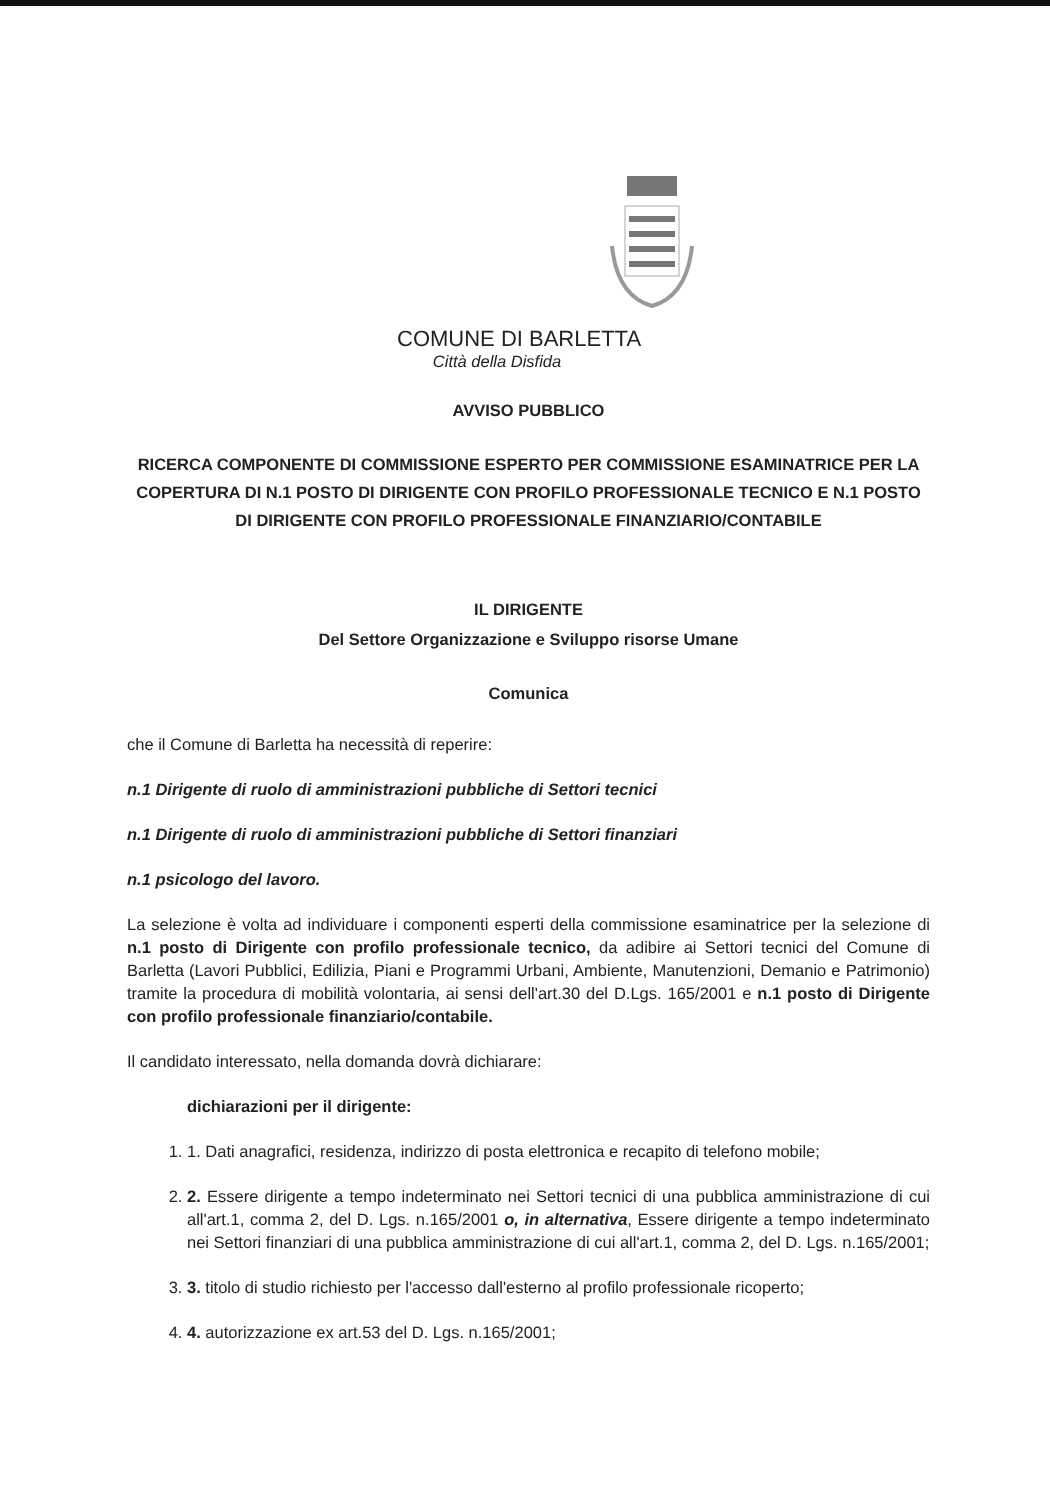COMUNE DI BARLETTA
Città della Disfida
AVVISO PUBBLICO
RICERCA COMPONENTE DI COMMISSIONE ESPERTO PER COMMISSIONE ESAMINATRICE PER LA COPERTURA DI N.1 POSTO DI DIRIGENTE CON PROFILO PROFESSIONALE TECNICO E N.1 POSTO DI DIRIGENTE CON PROFILO PROFESSIONALE FINANZIARIO/CONTABILE
IL DIRIGENTE
Del Settore Organizzazione e Sviluppo risorse Umane
Comunica
che il Comune di Barletta ha necessità di reperire:
n.1 Dirigente di ruolo di amministrazioni pubbliche di Settori tecnici
n.1 Dirigente di ruolo di amministrazioni pubbliche di Settori finanziari
n.1 psicologo del lavoro.
La selezione è volta ad individuare i componenti esperti della commissione esaminatrice per la selezione di n.1 posto di Dirigente con profilo professionale tecnico, da adibire ai Settori tecnici del Comune di Barletta (Lavori Pubblici, Edilizia, Piani e Programmi Urbani, Ambiente, Manutenzioni, Demanio e Patrimonio) tramite la procedura di mobilità volontaria, ai sensi dell'art.30 del D.Lgs. 165/2001 e n.1 posto di Dirigente con profilo professionale finanziario/contabile.
Il candidato interessato, nella domanda dovrà dichiarare:
dichiarazioni per il dirigente:
1. 1. Dati anagrafici, residenza, indirizzo di posta elettronica e recapito di telefono mobile;
2. 2. Essere dirigente a tempo indeterminato nei Settori tecnici di una pubblica amministrazione di cui all'art.1, comma 2, del D. Lgs. n.165/2001 o, in alternativa, Essere dirigente a tempo indeterminato nei Settori finanziari di una pubblica amministrazione di cui all'art.1, comma 2, del D. Lgs. n.165/2001;
3. 3. titolo di studio richiesto per l'accesso dall'esterno al profilo professionale ricoperto;
4. 4. autorizzazione ex art.53 del D. Lgs. n.165/2001;